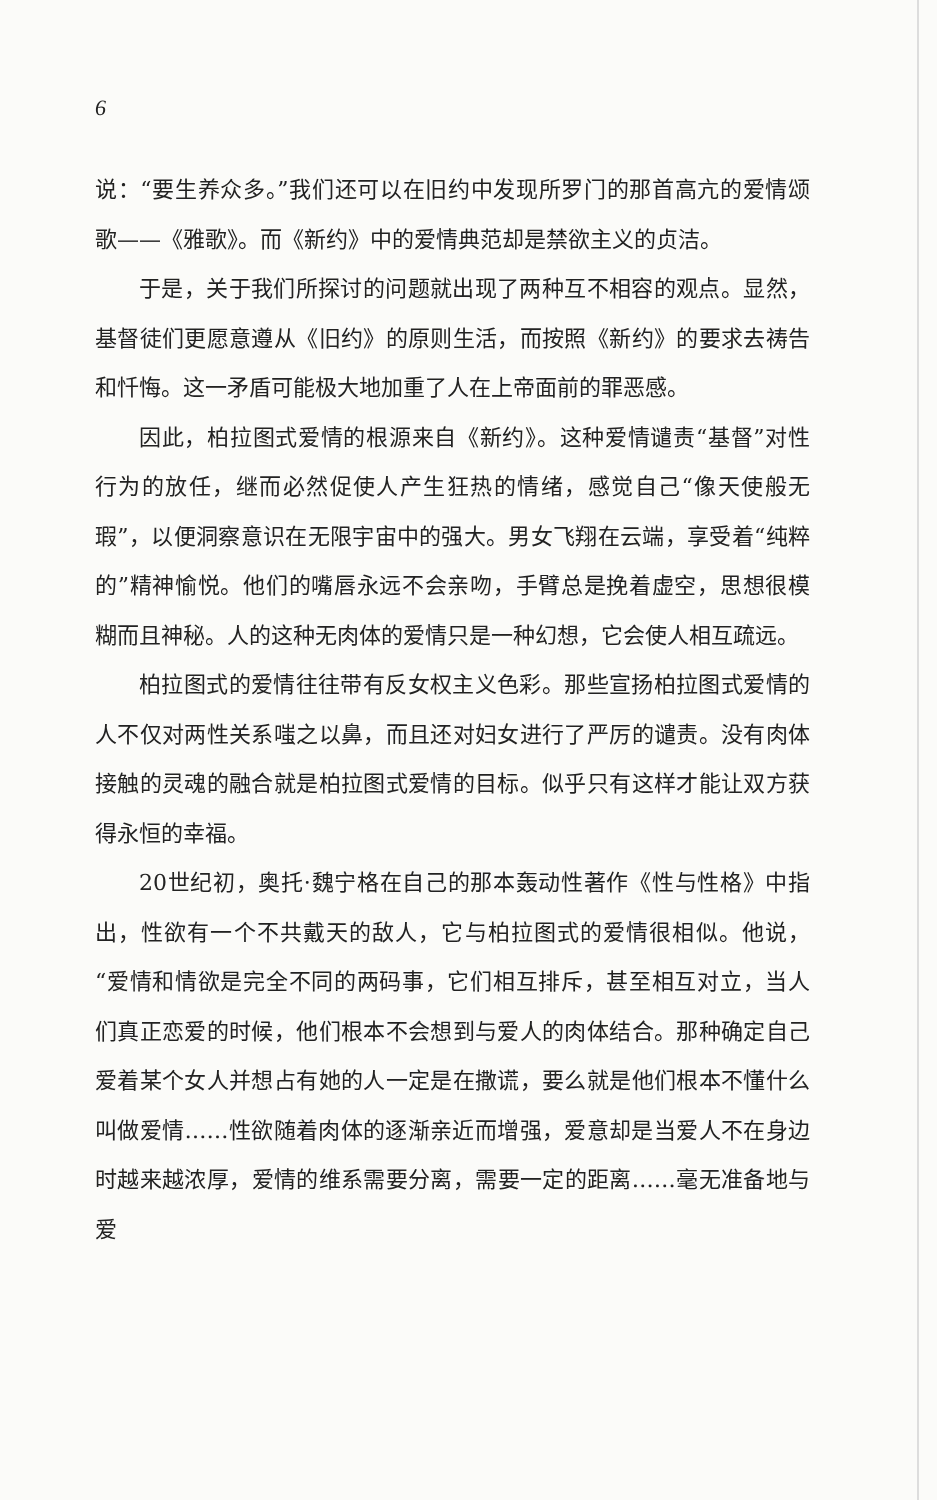6
说：“要生养众多。”我们还可以在旧约中发现所罗门的那首高亢的爱情颂歌——《雅歌》。而《新约》中的爱情典范却是禁欲主义的贞洁。
于是，关于我们所探讨的问题就出现了两种互不相容的观点。显然，基督徒们更愿意遵从《旧约》的原则生活，而按照《新约》的要求去祷告和忏悔。这一矛盾可能极大地加重了人在上帝面前的罪恶感。
因此，柏拉图式爱情的根源来自《新约》。这种爱情谴责“基督”对性行为的放任，继而必然促使人产生狂热的情绪，感觉自己“像天使般无瑕”，以便洞察意识在无限宇宙中的强大。男女飞翔在云端，享受着“纯粹的”精神愉悦。他们的嘴唇永远不会亲吻，手臂总是挽着虚空，思想很模糊而且神秘。人的这种无肉体的爱情只是一种幻想，它会使人相互疏远。
柏拉图式的爱情往往带有反女权主义色彩。那些宣扬柏拉图式爱情的人不仅对两性关系嗤之以鼻，而且还对妇女进行了严厉的谴责。没有肉体接触的灵魂的融合就是柏拉图式爱情的目标。似乎只有这样才能让双方获得永恒的幸福。
20世纪初，奥托·魏宁格在自己的那本轰动性著作《性与性格》中指出，性欲有一个不共戴天的敌人，它与柏拉图式的爱情很相似。他说，“爱情和情欲是完全不同的两码事，它们相互排斥，甚至相互对立，当人们真正恋爱的时候，他们根本不会想到与爱人的肉体结合。那种确定自己爱着某个女人并想占有她的人一定是在撒谎，要么就是他们根本不懂什么叫做爱情……性欲随着肉体的逐渐亲近而增强，爱意却是当爱人不在身边时越来越浓厚，爱情的维系需要分离，需要一定的距离……毫无准备地与爱